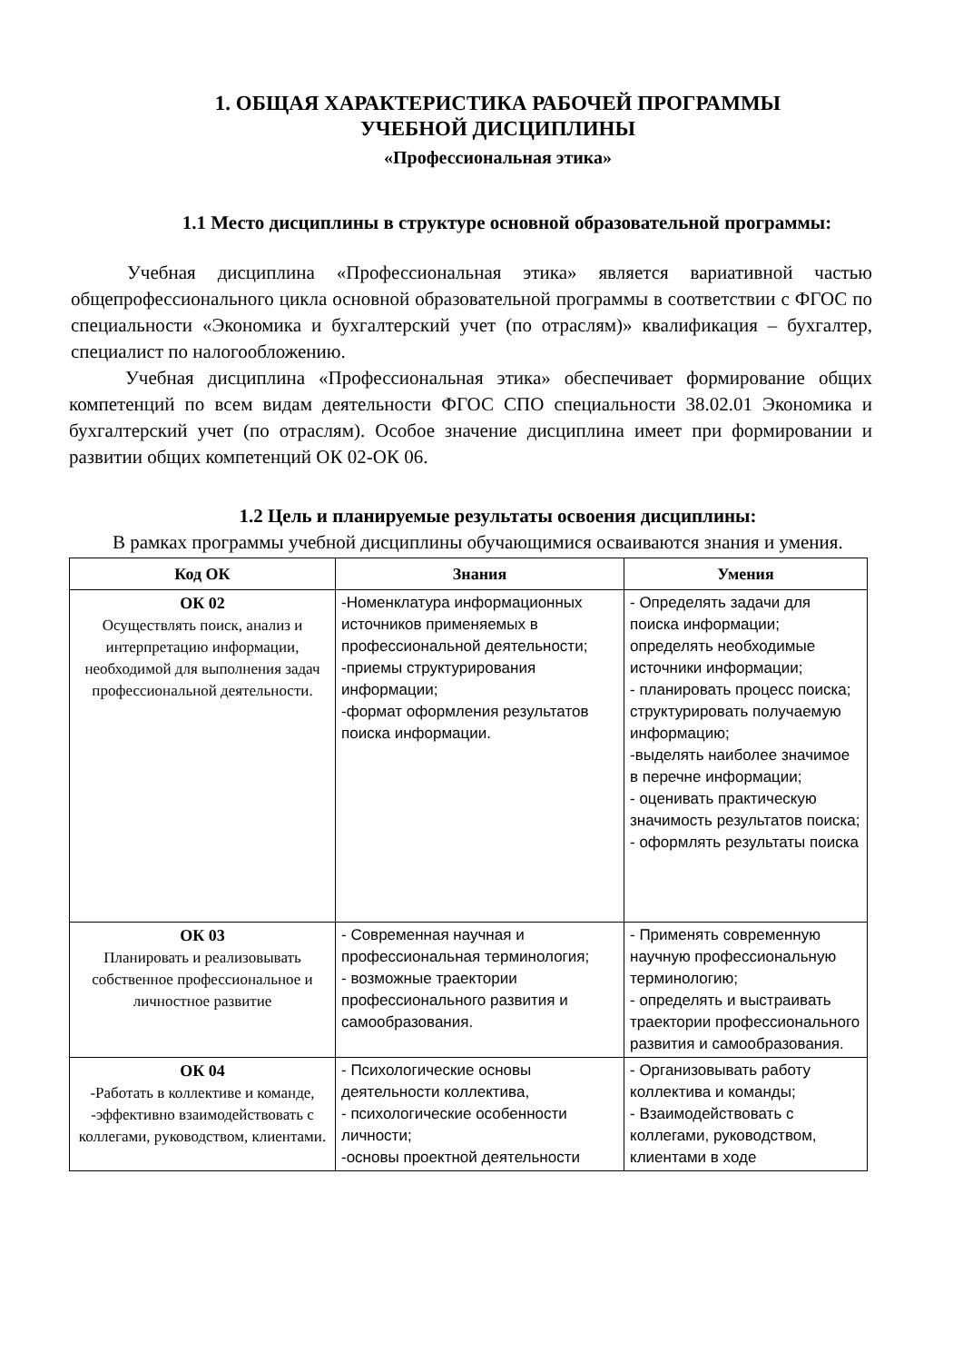1. ОБЩАЯ ХАРАКТЕРИСТИКА РАБОЧЕЙ ПРОГРАММЫ
УЧЕБНОЙ ДИСЦИПЛИНЫ
«Профессиональная этика»
1.1 Место дисциплины в структуре основной образовательной программы:
Учебная дисциплина «Профессиональная этика» является вариативной частью общепрофессионального цикла основной образовательной программы в соответствии с ФГОС по специальности «Экономика и бухгалтерский учет (по отраслям)» квалификация – бухгалтер, специалист по налогообложению.
Учебная дисциплина «Профессиональная этика» обеспечивает формирование общих компетенций по всем видам деятельности ФГОС СПО специальности 38.02.01 Экономика и бухгалтерский учет (по отраслям). Особое значение дисциплина имеет при формировании и развитии общих компетенций ОК 02-ОК 06.
1.2 Цель и планируемые результаты освоения дисциплины:
В рамках программы учебной дисциплины обучающимися осваиваются знания и умения.
| Код ОК | Знания | Умения |
| --- | --- | --- |
| ОК 02 Осуществлять поиск, анализ и интерпретацию информации, необходимой для выполнения задач профессиональной деятельности. | -Номенклатура информационных источников применяемых в профессиональной деятельности; -приемы структурирования информации; -формат оформления результатов поиска информации. | - Определять задачи для поиска информации; определять необходимые источники информации; - планировать процесс поиска; структурировать получаемую информацию; -выделять наиболее значимое в перечне информации; - оценивать практическую значимость результатов поиска; - оформлять результаты поиска |
| ОК 03 Планировать и реализовывать собственное профессиональное и личностное развитие | - Современная научная и профессиональная терминология; - возможные траектории профессионального развития и самообразования. | - Применять современную научную профессиональную терминологию; - определять и выстраивать траектории профессионального развития и самообразования. |
| ОК 04 -Работать в коллективе и команде, -эффективно взаимодействовать с коллегами, руководством, клиентами. | - Психологические основы деятельности коллектива, - психологические особенности личности; -основы проектной деятельности | - Организовывать работу коллектива и команды; - Взаимодействовать с коллегами, руководством, клиентами в ходе |